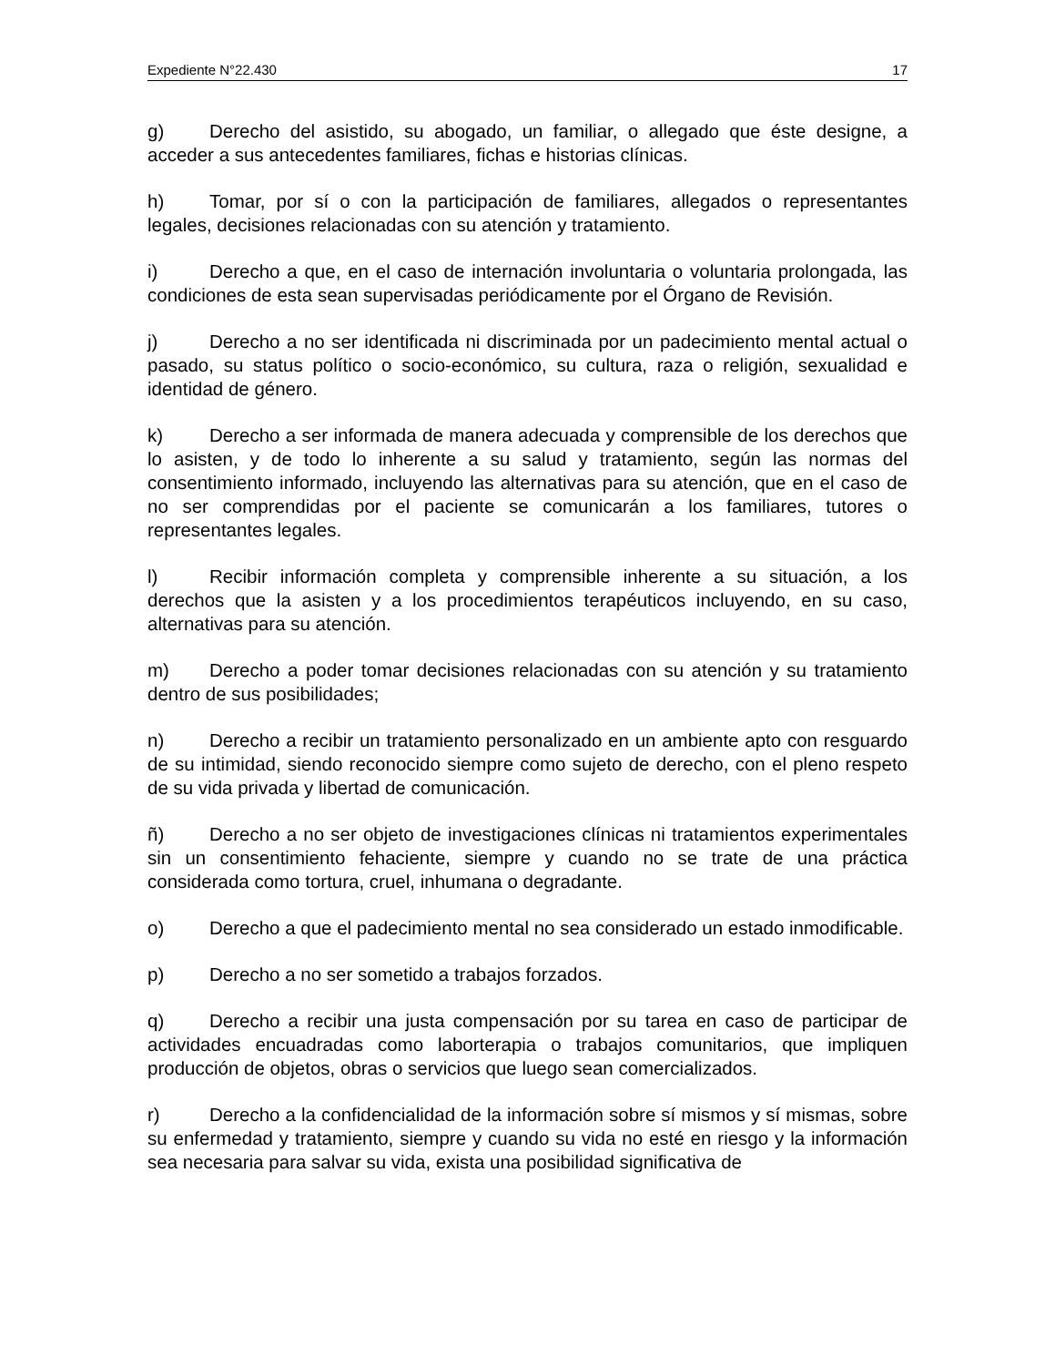Expediente N°22.430 17
g) Derecho del asistido, su abogado, un familiar, o allegado que éste designe, a acceder a sus antecedentes familiares, fichas e historias clínicas.
h) Tomar, por sí o con la participación de familiares, allegados o representantes legales, decisiones relacionadas con su atención y tratamiento.
i) Derecho a que, en el caso de internación involuntaria o voluntaria prolongada, las condiciones de esta sean supervisadas periódicamente por el Órgano de Revisión.
j) Derecho a no ser identificada ni discriminada por un padecimiento mental actual o pasado, su status político o socio-económico, su cultura, raza o religión, sexualidad e identidad de género.
k) Derecho a ser informada de manera adecuada y comprensible de los derechos que lo asisten, y de todo lo inherente a su salud y tratamiento, según las normas del consentimiento informado, incluyendo las alternativas para su atención, que en el caso de no ser comprendidas por el paciente se comunicarán a los familiares, tutores o representantes legales.
l) Recibir información completa y comprensible inherente a su situación, a los derechos que la asisten y a los procedimientos terapéuticos incluyendo, en su caso, alternativas para su atención.
m) Derecho a poder tomar decisiones relacionadas con su atención y su tratamiento dentro de sus posibilidades;
n) Derecho a recibir un tratamiento personalizado en un ambiente apto con resguardo de su intimidad, siendo reconocido siempre como sujeto de derecho, con el pleno respeto de su vida privada y libertad de comunicación.
ñ) Derecho a no ser objeto de investigaciones clínicas ni tratamientos experimentales sin un consentimiento fehaciente, siempre y cuando no se trate de una práctica considerada como tortura, cruel, inhumana o degradante.
o) Derecho a que el padecimiento mental no sea considerado un estado inmodificable.
p) Derecho a no ser sometido a trabajos forzados.
q) Derecho a recibir una justa compensación por su tarea en caso de participar de actividades encuadradas como laborterapia o trabajos comunitarios, que impliquen producción de objetos, obras o servicios que luego sean comercializados.
r) Derecho a la confidencialidad de la información sobre sí mismos y sí mismas, sobre su enfermedad y tratamiento, siempre y cuando su vida no esté en riesgo y la información sea necesaria para salvar su vida, exista una posibilidad significativa de